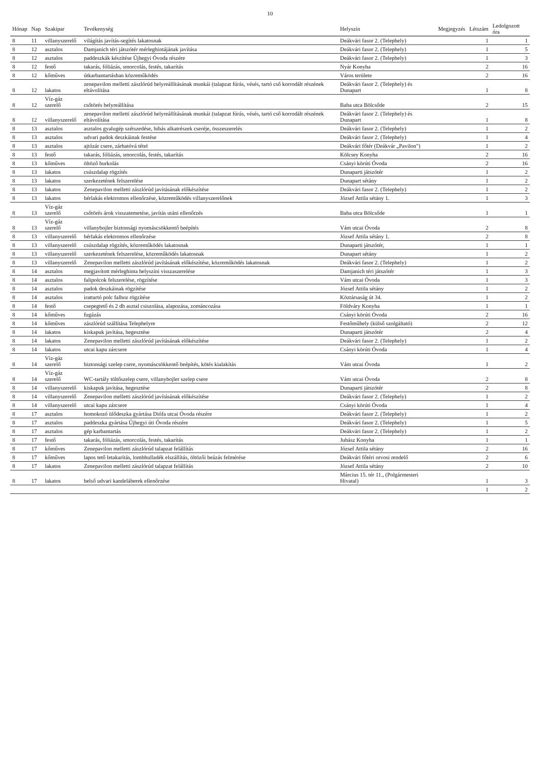10
| Hónap | Nap | Szakipar | Tevékenység | Helyszín | Megjegyzés | Létszám | Ledolgozott óra |
| --- | --- | --- | --- | --- | --- | --- | --- |
| 8 | 11 | villanyszerelő | világítás javítás-segítés lakatosnak | Deákvári fasor 2. (Telephely) | | 1 | 1 |
| 8 | 12 | asztalos | Damjanich téri játszótér mérleghintájának javítása | Deákvári fasor 2. (Telephely) | | 1 | 5 |
| 8 | 12 | asztalos | paddeszkák készítése Újhegyi Óvoda részére | Deákvári fasor 2. (Telephely) | | 1 | 3 |
| 8 | 12 | festő | takarás, fóliázás, smorcolás, festés, takarítás | Nyár Konyha | | 2 | 16 |
| 8 | 12 | kőműves | útkarbantartásban közreműködés | Város területe | | 2 | 16 |
| 8 | 12 | lakatos | zenepavilon melletti zászlórúd helyreállításának munkái (talapzat fúrás, vésés, tartó cső korrodált részének eltávolítása | Deákvári fasor 2. (Telephely) és Dunapart | | 1 | 8 |
| 8 | 12 | Víz-gáz szerelő | csőtörés helyreállítása | Baba utca Bölcsőde | | 2 | 15 |
| 8 | 12 | villanyszerelő | zenepavilon melletti zászlórúd helyreállításának munkái (talapzat fúrás, vésés, tartó cső korrodált részének eltávolítása | Deákvári fasor 2. (Telephely) és Dunapart | | 1 | 8 |
| 8 | 13 | asztalos | asztalos gyalugép szétszedése, hibás alkatrészek cseréje, összeszerelés | Deákvári fasor 2. (Telephely) | | 1 | 2 |
| 8 | 13 | asztalos | udvari padok deszkáinak festése | Deákvári fasor 2. (Telephely) | | 1 | 4 |
| 8 | 13 | asztalos | ajtózár csere, zárhatóvá tétel | Deákvári főtér (Deákvár „Pavilon") | | 1 | 2 |
| 8 | 13 | festő | takarás, fóliázás, smorcolás, festés, takarítás | Kölcsey Konyha | | 2 | 16 |
| 8 | 13 | kőműves | öltöző burkolás | Csányi körúti Óvoda | | 2 | 16 |
| 8 | 13 | lakatos | csúszdalap rögzítés | Dunaparti játszótér | | 1 | 2 |
| 8 | 13 | lakatos | szerkezetének felszerelése | Dunapart sétány | | 1 | 2 |
| 8 | 13 | lakatos | Zenepavilon melletti zászlórúd javításának előkészítése | Deákvári fasor 2. (Telephely) | | 1 | 2 |
| 8 | 13 | lakatos | bérlakás elektromos ellenőrzése, közreműködés villanyszerelőnek | József Attila sétány 1. | | 1 | 3 |
| 8 | 13 | Víz-gáz szerelő | csőtörés árok visszatemetése, javítás utáni ellenőrzés | Baba utca Bölcsőde | | 1 | 1 |
| 8 | 13 | Víz-gáz szerelő | villanybojler biztonsági nyomáscsökkentő beépítés | Vám utcai Óvoda | | 2 | 8 |
| 8 | 13 | villanyszerelő | bérlakás elektromos ellenőrzése | József Attila sétány 1. | | 2 | 8 |
| 8 | 13 | villanyszerelő | csúszdalap rögzítés, közreműködés lakatosnak | Dunaparti játszótér, | | 1 | 1 |
| 8 | 13 | villanyszerelő | szerkezetének felszerelése, közreműködés lakatosnak | Dunapart sétány | | 1 | 2 |
| 8 | 13 | villanyszerelő | Zenepavilon melletti zászlórúd javításának előkészítése, közreműködés lakatosnak | Deákvári fasor 2. (Telephely) | | 1 | 2 |
| 8 | 14 | asztalos | megjavított mérleghinta helyszíni visszaszerelése | Damjanich téri játszótér | | 1 | 3 |
| 8 | 14 | asztalos | falipolcok felszerelése, rögzítése | Vám utcai Óvoda | | 1 | 3 |
| 8 | 14 | asztalos | padok deszkáinak rögzítése | József Attila sétány | | 1 | 2 |
| 8 | 14 | asztalos | irattartó polc falhoz rögzítése | Köztársaság út 34. | | 1 | 2 |
| 8 | 14 | festő | csepegtető és 2 db asztal csiszolása, alapozása, zománcozása | Földváry Konyha | | 1 | 1 |
| 8 | 14 | kőműves | fugázás | Csányi körúti Óvoda | | 2 | 16 |
| 8 | 14 | kőműves | zászlórúd szállítása Telephelyre | Festőműhely (külső szolgáltató) | | 2 | 12 |
| 8 | 14 | lakatos | kiskapuk javítása, hegesztése | Dunaparti játszótér | | 2 | 4 |
| 8 | 14 | lakatos | Zenepavilon melletti zászlórúd javításának előkészítése | Deákvári fasor 2. (Telephely) | | 1 | 2 |
| 8 | 14 | lakatos | utcai kapu zárcsere | Csányi körúti Óvoda | | 1 | 4 |
| 8 | 14 | Víz-gáz szerelő | biztonsági szelep csere, nyomáscsökkentő beépítés, kötés kialakítás | Vám utcai Óvoda | | 1 | 2 |
| 8 | 14 | Víz-gáz szerelő | WC-tartály töltőszelep csere, villanybojler szelep csere | Vám utcai Óvoda | | 2 | 8 |
| 8 | 14 | villanyszerelő | kiskapuk javítása, hegesztése | Dunaparti játszótér | | 2 | 8 |
| 8 | 14 | villanyszerelő | Zenepavilon melletti zászlórúd javításának előkészítése | Deákvári fasor 2. (Telephely) | | 1 | 2 |
| 8 | 14 | villanyszerelő | utcai kapu zárcsere | Csányi körúti Óvoda | | 1 | 4 |
| 8 | 17 | asztalos | homokozó ülődeszka gyártása Diófa utcai Óvoda részére | Deákvári fasor 2. (Telephely) | | 1 | 2 |
| 8 | 17 | asztalos | paddeszka gyártása Újhegyi úti Óvoda részére | Deákvári fasor 2. (Telephely) | | 1 | 5 |
| 8 | 17 | asztalos | gép karbantartás | Deákvári fasor 2. (Telephely) | | 1 | 2 |
| 8 | 17 | festő | takarás, fóliázás, smorcolás, festés, takarítás | Juhász Konyha | | 1 | 1 |
| 8 | 17 | kőműves | Zenepavilon melletti zászlórúd talapzat felállítás | József Attila sétány | | 2 | 16 |
| 8 | 17 | kőműves | lapos tető letakarítás, lombhulladék elszállítás, öltözői beázás felmérése | Deákvári főtéri orvosi rendelő | | 2 | 6 |
| 8 | 17 | lakatos | Zenepavilon melletti zászlórúd talapzat felállítás | József Attila sétány | | 2 | 10 |
| 8 | 17 | lakatos | belső udvari kandeláberek ellenőrzése | Március 15. tér 11., (Polgármesteri Hivatal) | | 1 | 3 |
| | | | | | | 1 | 2 |